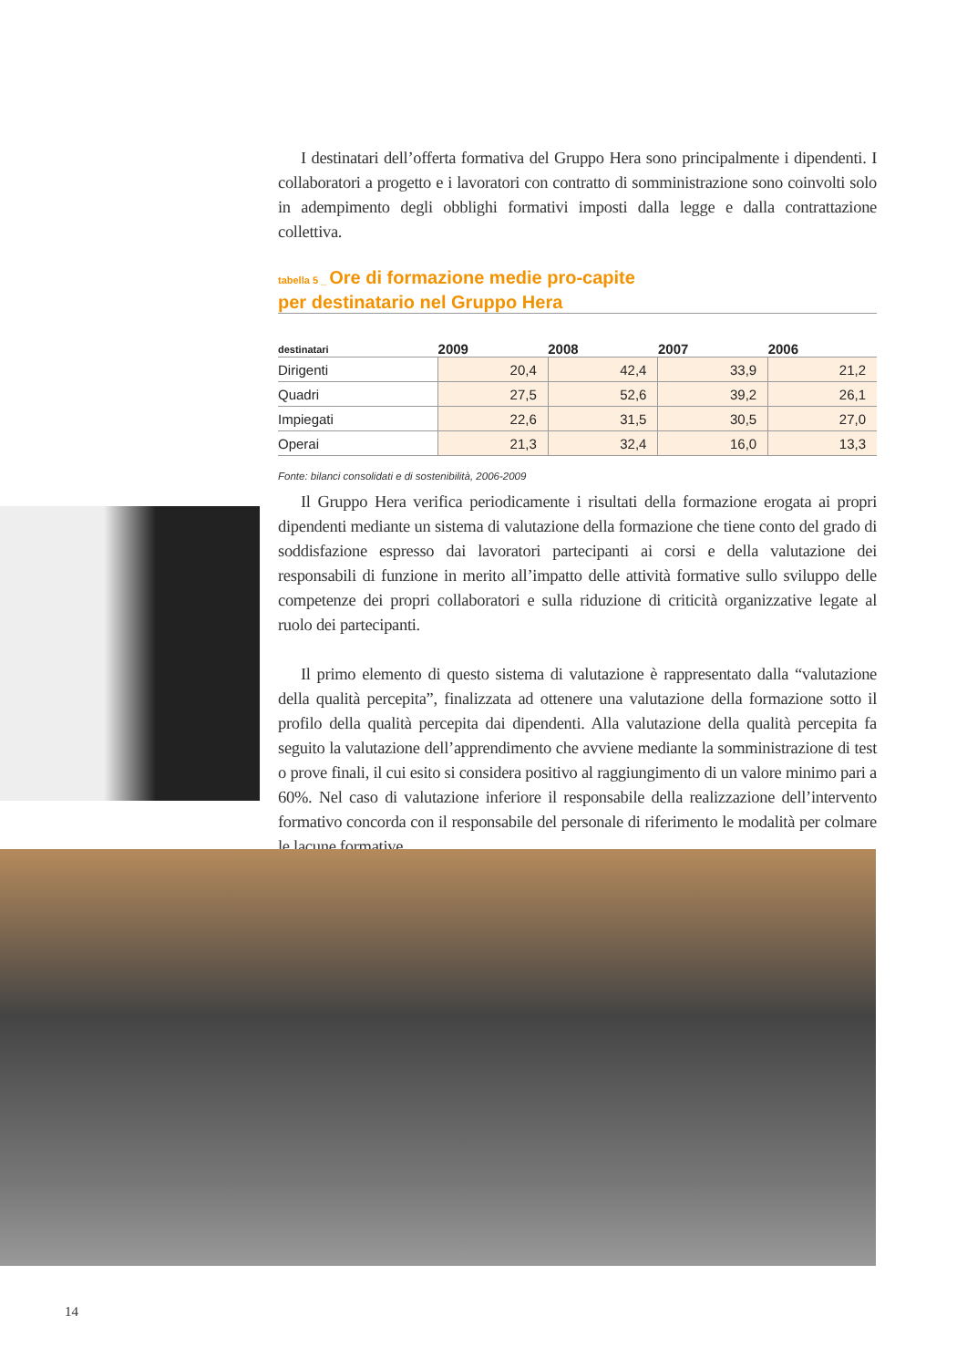I destinatari dell’offerta formativa del Gruppo Hera sono principalmente i dipendenti. I collaboratori a progetto e i lavoratori con contratto di somministrazione sono coinvolti solo in adempimento degli obblighi formativi imposti dalla legge e dalla contrattazione collettiva.
tabella 5 _ Ore di formazione medie pro-capite
per destinatario nel Gruppo Hera
| destinatari | 2009 | 2008 | 2007 | 2006 |
| --- | --- | --- | --- | --- |
| Dirigenti | 20,4 | 42,4 | 33,9 | 21,2 |
| Quadri | 27,5 | 52,6 | 39,2 | 26,1 |
| Impiegati | 22,6 | 31,5 | 30,5 | 27,0 |
| Operai | 21,3 | 32,4 | 16,0 | 13,3 |
Fonte: bilanci consolidati e di sostenibilità, 2006-2009
Il Gruppo Hera verifica periodicamente i risultati della formazione erogata ai propri dipendenti mediante un sistema di valutazione della formazione che tiene conto del grado di soddisfazione espresso dai lavoratori partecipanti ai corsi e della valutazione dei responsabili di funzione in merito all’impatto delle attività formative sullo sviluppo delle competenze dei propri collaboratori e sulla riduzione di criticità organizzative legate al ruolo dei partecipanti.
Il primo elemento di questo sistema di valutazione è rappresentato dalla “valutazione della qualità percepita”, finalizzata ad ottenere una valutazione della formazione sotto il profilo della qualità percepita dai dipendenti. Alla valutazione della qualità percepita fa seguito la valutazione dell’apprendimento che avviene mediante la somministrazione di test o prove finali, il cui esito si considera positivo al raggiungimento di un valore minimo pari a 60%. Nel caso di valutazione inferiore il responsabile della realizzazione dell’intervento formativo concorda con il responsabile del personale di riferimento le modalità per colmare le lacune formative.
14